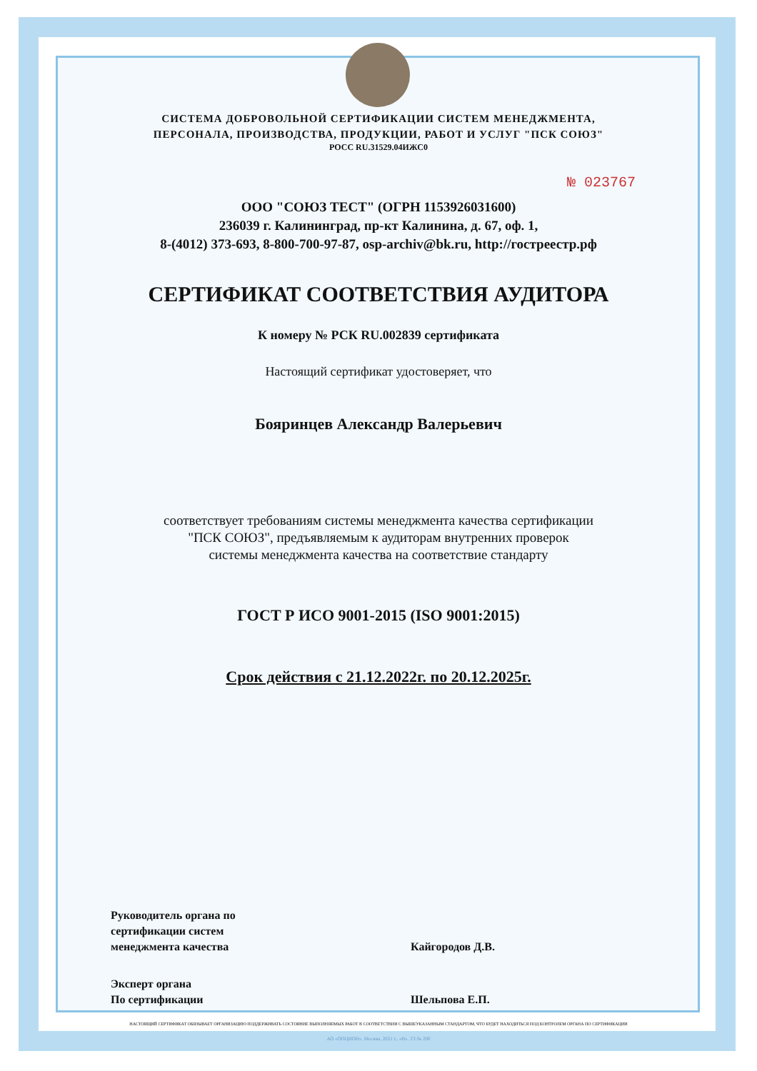СИСТЕМА ДОБРОВОЛЬНОЙ СЕРТИФИКАЦИИ СИСТЕМ МЕНЕДЖМЕНТА,
ПЕРСОНАЛА, ПРОИЗВОДСТВА, ПРОДУКЦИИ, РАБОТ И УСЛУГ "ПСК СОЮЗ"
РОСС RU.31529.04ИЖС0
№ 023767
ООО "СОЮЗ ТЕСТ" (ОГРН 1153926031600)
236039 г. Калининград, пр-кт Калинина, д. 67, оф. 1,
8-(4012) 373-693, 8-800-700-97-87, osp-archiv@bk.ru, http://гостреестр.рф
СЕРТИФИКАТ СООТВЕТСТВИЯ АУДИТОРА
К номеру № РСК RU.002839 сертификата
Настоящий сертификат удостоверяет, что
Бояринцев Александр Валерьевич
соответствует требованиям системы менеджмента качества сертификации
"ПСК СОЮЗ", предъявляемым к аудиторам внутренних проверок
системы менеджмента качества на соответствие стандарту
ГОСТ Р ИСО 9001-2015 (ISO 9001:2015)
Срок действия с 21.12.2022г. по 20.12.2025г.
Руководитель органа по
сертификации систем
менеджмента качества
Кайгородов Д.В.
Эксперт органа
По сертификации
Шельпова Е.П.
НАСТОЯЩИЙ СЕРТИФИКАТ ОБЯЗЫВАЕТ ОРГАНИЗАЦИЮ ПОДДЕРЖИВАТЬ СОСТОЯНИЕ ВЫПОЛНЯЕМЫХ РАБОТ В СООТВЕТСТВИИ С ВЫШЕУКАЗАННЫМ СТАНДАРТОМ, ЧТО БУДЕТ НАХОДИТЬСЯ ПОД КОНТРОЛЕМ ОРГАНА ПО СЕРТИФИКАЦИИ
АО «ОПЦИОН», Москва, 2021 г., «В». ТЗ № 200